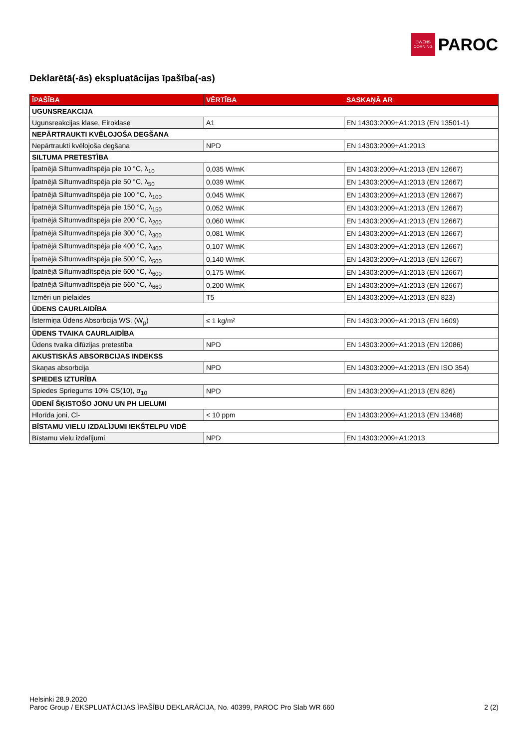OWENS
CORNING
PAROC
Deklarētā(-ās) ekspluatācijas īpašība(-as)
| ĪPAŠĪBA | VĒRTĪBA | SASKAŅĀ AR |
| --- | --- | --- |
| UGUNSREAKCIJA | | |
| Ugunsreakcijas klase, Eiroklase | A1 | EN 14303:2009+A1:2013 (EN 13501-1) |
| NEPĀRTRAUKTI KVĒLOJOŠA DEGŠANA | | |
| Nepārtraukti kvēlojoša degšana | NPD | EN 14303:2009+A1:2013 |
| SILTUMA PRETESTĪBA | | |
| Īpatnējā Siltumvadītspēja pie 10 °C, λ<sub>10</sub> | 0,035 W/mK | EN 14303:2009+A1:2013 (EN 12667) |
| Īpatnējā Siltumvadītspēja pie 50 °C, λ<sub>50</sub> | 0,039 W/mK | EN 14303:2009+A1:2013 (EN 12667) |
| Īpatnējā Siltumvadītspēja pie 100 °C, λ<sub>100</sub> | 0,045 W/mK | EN 14303:2009+A1:2013 (EN 12667) |
| Īpatnējā Siltumvadītspēja pie 150 °C, λ<sub>150</sub> | 0,052 W/mK | EN 14303:2009+A1:2013 (EN 12667) |
| Īpatnējā Siltumvadītspēja pie 200 °C, λ<sub>200</sub> | 0,060 W/mK | EN 14303:2009+A1:2013 (EN 12667) |
| Īpatnējā Siltumvadītspēja pie 300 °C, λ<sub>300</sub> | 0,081 W/mK | EN 14303:2009+A1:2013 (EN 12667) |
| Īpatnējā Siltumvadītspēja pie 400 °C, λ<sub>400</sub> | 0,107 W/mK | EN 14303:2009+A1:2013 (EN 12667) |
| Īpatnējā Siltumvadītspēja pie 500 °C, λ<sub>500</sub> | 0,140 W/mK | EN 14303:2009+A1:2013 (EN 12667) |
| Īpatnējā Siltumvadītspēja pie 600 °C, λ<sub>600</sub> | 0,175 W/mK | EN 14303:2009+A1:2013 (EN 12667) |
| Īpatnējā Siltumvadītspēja pie 660 °C, λ<sub>660</sub> | 0,200 W/mK | EN 14303:2009+A1:2013 (EN 12667) |
| Izmēri un pielaides | T5 | EN 14303:2009+A1:2013 (EN 823) |
| ŪDENS CAURLAIDĪBA | | |
| Īstermiņa Ūdens Absorbcija WS, (W<sub>p</sub>) | ≤ 1 kg/m² | EN 14303:2009+A1:2013 (EN 1609) |
| ŪDENS TVAIKA CAURLAIDĪBA | | |
| Ūdens tvaika difūzijas pretestība | NPD | EN 14303:2009+A1:2013 (EN 12086) |
| AKUSTISKĀS ABSORBCIJAS INDEKSS | | |
| Skaņas absorbcija | NPD | EN 14303:2009+A1:2013 (EN ISO 354) |
| SPIEDES IZTURĪBA | | |
| Spiedes Spriegums 10% CS(10), σ<sub>10</sub> | NPD | EN 14303:2009+A1:2013 (EN 826) |
| ŪDENĪ ŠĶISTOŠO JONU UN PH LIELUMI | | |
| Hlorīda joni, Cl- | < 10 ppm | EN 14303:2009+A1:2013 (EN 13468) |
| BĪSTAMU VIELU IZDALĪJUMI IEKŠTELPU VIDĒ | | |
| Bīstamu vielu izdalījumi | NPD | EN 14303:2009+A1:2013 |
Helsinki 28.9.2020
Paroc Group / EKSPLUATĀCIJAS ĪPAŠĪBU DEKLARĀCIJA, No. 40399, PAROC Pro Slab WR 660
2 (2)